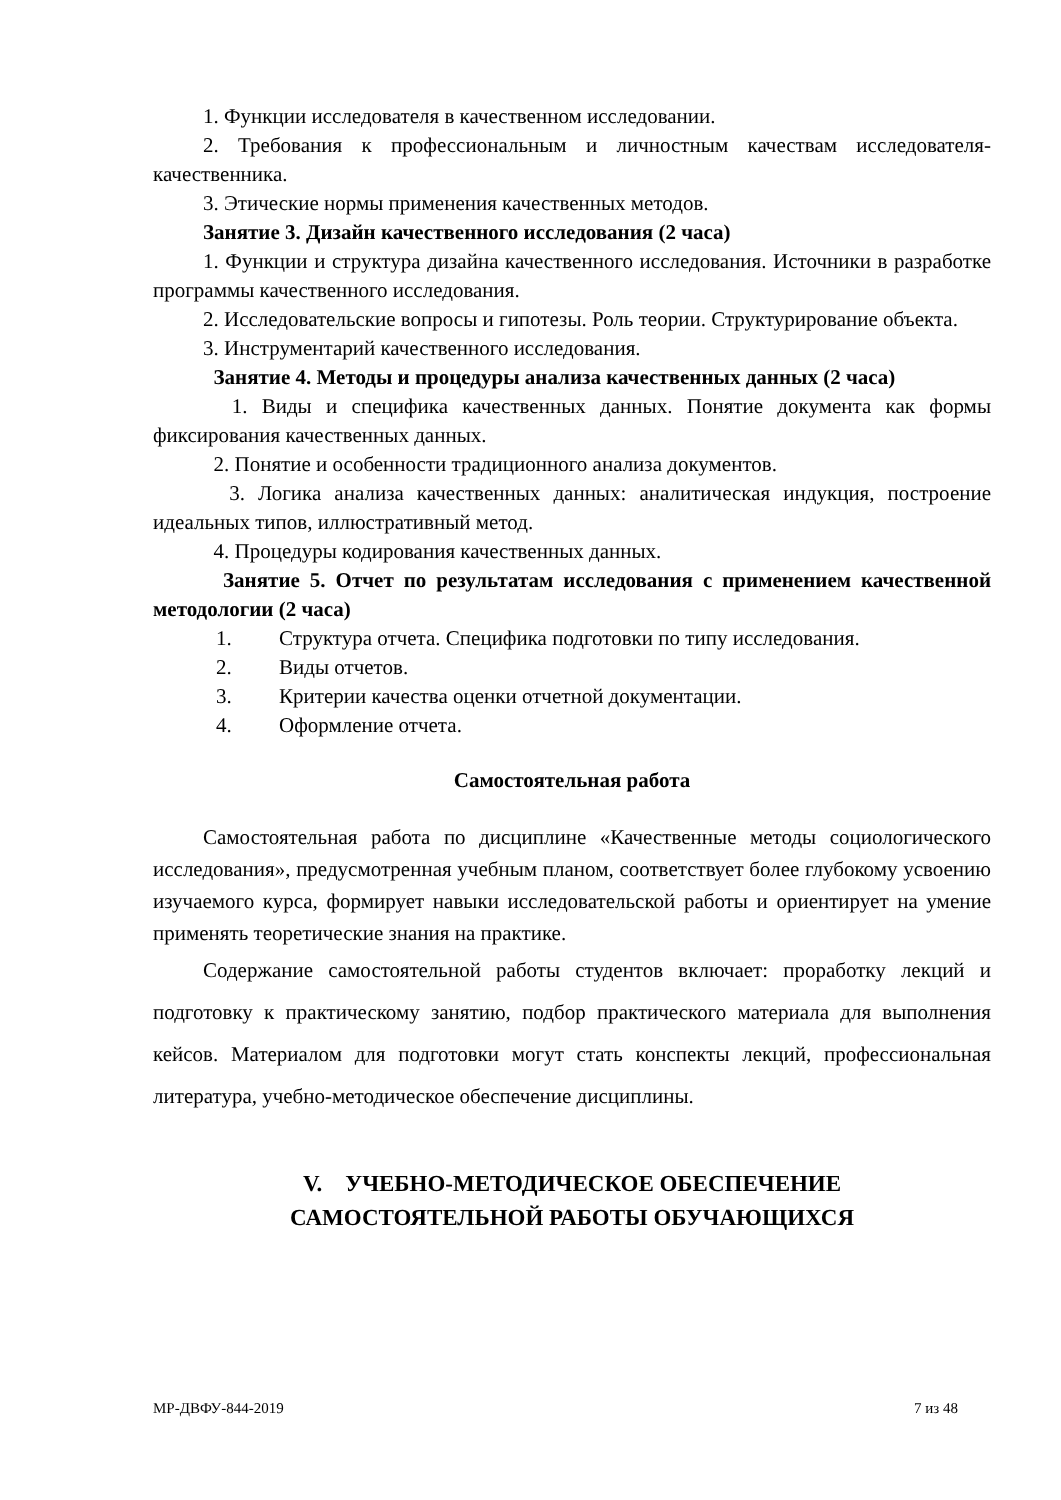1. Функции исследователя в качественном исследовании.
2. Требования к профессиональным и личностным качествам исследователя-качественника.
3. Этические нормы применения качественных методов.
Занятие 3. Дизайн качественного исследования (2 часа)
1. Функции и структура дизайна качественного исследования. Источники в разработке программы качественного исследования.
2. Исследовательские вопросы и гипотезы. Роль теории. Структурирование объекта.
3. Инструментарий качественного исследования.
Занятие 4. Методы и процедуры анализа качественных данных (2 часа)
1. Виды и специфика качественных данных. Понятие документа как формы фиксирования качественных данных.
2. Понятие и особенности традиционного анализа документов.
3. Логика анализа качественных данных: аналитическая индукция, построение идеальных типов, иллюстративный метод.
4. Процедуры кодирования качественных данных.
Занятие 5. Отчет по результатам исследования с применением качественной методологии (2 часа)
1. Структура отчета. Специфика подготовки по типу исследования.
2. Виды отчетов.
3. Критерии качества оценки отчетной документации.
4. Оформление отчета.
Самостоятельная работа
Самостоятельная работа по дисциплине «Качественные методы социологического исследования», предусмотренная учебным планом, соответствует более глубокому усвоению изучаемого курса, формирует навыки исследовательской работы и ориентирует на умение применять теоретические знания на практике.
Содержание самостоятельной работы студентов включает: проработку лекций и подготовку к практическому занятию, подбор практического материала для выполнения кейсов. Материалом для подготовки могут стать конспекты лекций, профессиональная литература, учебно-методическое обеспечение дисциплины.
V. УЧЕБНО-МЕТОДИЧЕСКОЕ ОБЕСПЕЧЕНИЕ
САМОСТОЯТЕЛЬНОЙ РАБОТЫ ОБУЧАЮЩИХСЯ
МР-ДВФУ-844-2019 7 из 48